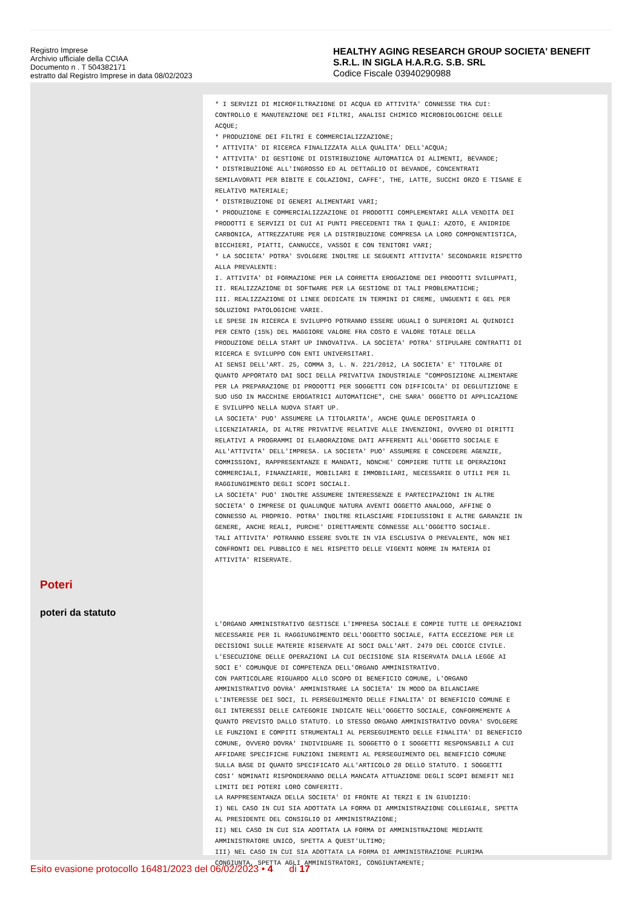Registro Imprese
Archivio ufficiale della CCIAA
Documento n . T 504382171
estratto dal Registro Imprese in data 08/02/2023
HEALTHY AGING RESEARCH GROUP SOCIETA' BENEFIT S.R.L. IN SIGLA H.A.R.G. S.B. SRL
Codice Fiscale 03940290988
Poteri
poteri da statuto
* I SERVIZI DI MICROFILTRAZIONE DI ACQUA ED ATTIVITA' CONNESSE TRA CUI:
CONTROLLO E MANUTENZIONE DEI FILTRI, ANALISI CHIMICO MICROBIOLOGICHE DELLE
ACQUE;
* PRODUZIONE DEI FILTRI E COMMERCIALIZZAZIONE;
* ATTIVITA' DI RICERCA FINALIZZATA ALLA QUALITA' DELL'ACQUA;
* ATTIVITA' DI GESTIONE DI DISTRIBUZIONE AUTOMATICA DI ALIMENTI, BEVANDE;
* DISTRIBUZIONE ALL'INGROSSO ED AL DETTAGLIO DI BEVANDE, CONCENTRATI
SEMILAVORATI PER BIBITE E COLAZIONI, CAFFE', THE, LATTE, SUCCHI ORZO E TISANE E
RELATIVO MATERIALE;
* DISTRIBUZIONE DI GENERI ALIMENTARI VARI;
* PRODUZIONE E COMMERCIALIZZAZIONE DI PRODOTTI COMPLEMENTARI ALLA VENDITA DEI
PRODOTTI E SERVIZI DI CUI AI PUNTI PRECEDENTI TRA I QUALI: AZOTO, E ANIDRIDE
CARBONICA, ATTREZZATURE PER LA DISTRIBUZIONE COMPRESA LA LORO COMPONENTISTICA,
BICCHIERI, PIATTI, CANNUCCE, VASSOI E CON TENITORI VARI;
* LA SOCIETA' POTRA' SVOLGERE INOLTRE LE SEGUENTI ATTIVITA' SECONDARIE RISPETTO
ALLA PREVALENTE:
I. ATTIVITA' DI FORMAZIONE PER LA CORRETTA EROGAZIONE DEI PRODOTTI SVILUPPATI,
II. REALIZZAZIONE DI SOFTWARE PER LA GESTIONE DI TALI PROBLEMATICHE;
III. REALIZZAZIONE DI LINEE DEDICATE IN TERMINI DI CREME, UNGUENTI E GEL PER
SOLUZIONI PATOLOGICHE VARIE.
LE SPESE IN RICERCA E SVILUPPO POTRANNO ESSERE UGUALI O SUPERIORI AL QUINDICI
PER CENTO (15%) DEL MAGGIORE VALORE FRA COSTO E VALORE TOTALE DELLA
PRODUZIONE DELLA START UP INNOVATIVA. LA SOCIETA' POTRA' STIPULARE CONTRATTI DI
RICERCA E SVILUPPO CON ENTI UNIVERSITARI.
AI SENSI DELL'ART. 25, COMMA 3, L. N. 221/2012, LA SOCIETA' E' TITOLARE DI
QUANTO APPORTATO DAI SOCI DELLA PRIVATIVA INDUSTRIALE "COMPOSIZIONE ALIMENTARE
PER LA PREPARAZIONE DI PRODOTTI PER SOGGETTI CON DIFFICOLTA' DI DEGLUTIZIONE E
SUO USO IN MACCHINE EROGATRICI AUTOMATICHE", CHE SARA' OGGETTO DI APPLICAZIONE
E SVILUPPO NELLA NUOVA START UP.
LA SOCIETA' PUO' ASSUMERE LA TITOLARITA', ANCHE QUALE DEPOSITARIA O
LICENZIATARIA, DI ALTRE PRIVATIVE RELATIVE ALLE INVENZIONI, OVVERO DI DIRITTI
RELATIVI A PROGRAMMI DI ELABORAZIONE DATI AFFERENTI ALL'OGGETTO SOCIALE E
ALL'ATTIVITA' DELL'IMPRESA. LA SOCIETA' PUO' ASSUMERE E CONCEDERE AGENZIE,
COMMISSIONI, RAPPRESENTANZE E MANDATI, NONCHE' COMPIERE TUTTE LE OPERAZIONI
COMMERCIALI, FINANZIARIE, MOBILIARI E IMMOBILIARI, NECESSARIE O UTILI PER IL
RAGGIUNGIMENTO DEGLI SCOPI SOCIALI.
LA SOCIETA' PUO' INOLTRE ASSUMERE INTERESSENZE E PARTECIPAZIONI IN ALTRE
SOCIETA' O IMPRESE DI QUALUNQUE NATURA AVENTI OGGETTO ANALOGO, AFFINE O
CONNESSO AL PROPRIO. POTRA' INOLTRE RILASCIARE FIDEIUSSIONI E ALTRE GARANZIE IN
GENERE, ANCHE REALI, PURCHE' DIRETTAMENTE CONNESSE ALL'OGGETTO SOCIALE.
TALI ATTIVITA' POTRANNO ESSERE SVOLTE IN VIA ESCLUSIVA O PREVALENTE, NON NEI
CONFRONTI DEL PUBBLICO E NEL RISPETTO DELLE VIGENTI NORME IN MATERIA DI
ATTIVITA' RISERVATE.
L'ORGANO AMMINISTRATIVO GESTISCE L'IMPRESA SOCIALE E COMPIE TUTTE LE OPERAZIONI
NECESSARIE PER IL RAGGIUNGIMENTO DELL'OGGETTO SOCIALE, FATTA ECCEZIONE PER LE
DECISIONI SULLE MATERIE RISERVATE AI SOCI DALL'ART. 2479 DEL CODICE CIVILE.
L'ESECUZIONE DELLE OPERAZIONI LA CUI DECISIONE SIA RISERVATA DALLA LEGGE AI
SOCI E' COMUNQUE DI COMPETENZA DELL'ORGANO AMMINISTRATIVO.
CON PARTICOLARE RIGUARDO ALLO SCOPO DI BENEFICIO COMUNE, L'ORGANO
AMMINISTRATIVO DOVRA' AMMINISTRARE LA SOCIETA' IN MODO DA BILANCIARE
L'INTERESSE DEI SOCI, IL PERSEGUIMENTO DELLE FINALITA' DI BENEFICIO COMUNE E
GLI INTERESSI DELLE CATEGORIE INDICATE NELL'OGGETTO SOCIALE, CONFORMEMENTE A
QUANTO PREVISTO DALLO STATUTO. LO STESSO ORGANO AMMINISTRATIVO DOVRA' SVOLGERE
LE FUNZIONI E COMPITI STRUMENTALI AL PERSEGUIMENTO DELLE FINALITA' DI BENEFICIO
COMUNE, OVVERO DOVRA' INDIVIDUARE IL SOGGETTO O I SOGGETTI RESPONSABILI A CUI
AFFIDARE SPECIFICHE FUNZIONI INERENTI AL PERSEGUIMENTO DEL BENEFICIO COMUNE
SULLA BASE DI QUANTO SPECIFICATO ALL'ARTICOLO 28 DELLO STATUTO. I SOGGETTI
COSI' NOMINATI RISPONDERANNO DELLA MANCATA ATTUAZIONE DEGLI SCOPI BENEFIT NEI
LIMITI DEI POTERI LORO CONFERITI.
LA RAPPRESENTANZA DELLA SOCIETA' DI FRONTE AI TERZI E IN GIUDIZIO:
I) NEL CASO IN CUI SIA ADOTTATA LA FORMA DI AMMINISTRAZIONE COLLEGIALE, SPETTA
AL PRESIDENTE DEL CONSIGLIO DI AMMINISTRAZIONE;
II) NEL CASO IN CUI SIA ADOTTATA LA FORMA DI AMMINISTRAZIONE MEDIANTE
AMMINISTRATORE UNICO, SPETTA A QUEST'ULTIMO;
III) NEL CASO IN CUI SIA ADOTTATA LA FORMA DI AMMINISTRAZIONE PLURIMA
CONGIUNTA, SPETTA AGLI AMMINISTRATORI, CONGIUNTAMENTE;
Esito evasione protocollo 16481/2023 del 06/02/2023 • 4 di 17